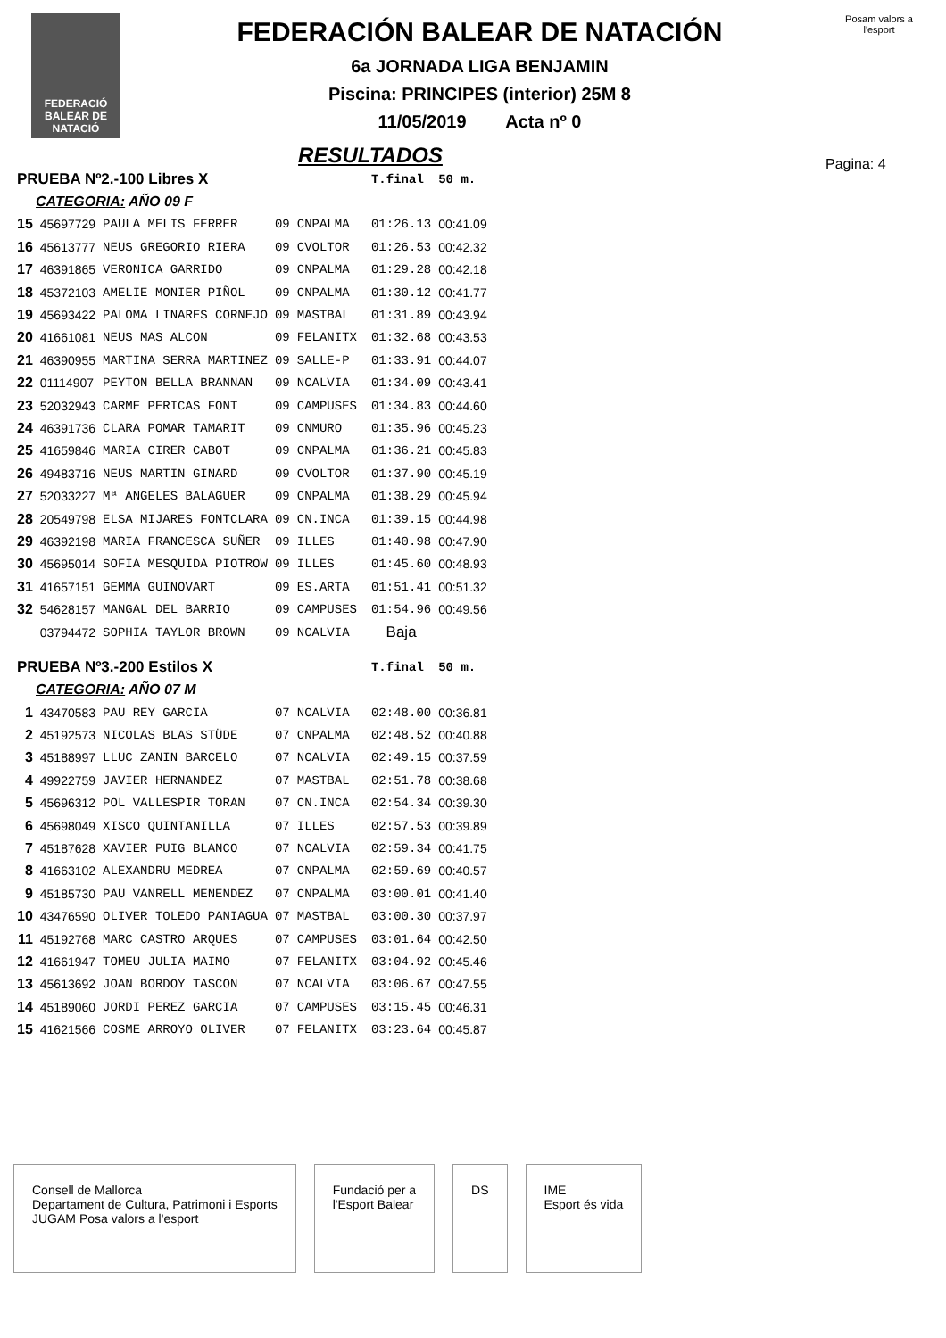FEDERACIÓ BALEAR DE NATACIÓ
FEDERACIÓN BALEAR DE NATACIÓN
6a JORNADA LIGA BENJAMIN
Piscina: PRINCIPES (interior) 25M 8
11/05/2019 Acta nº 0
Posam valors a l'esport
Pagina: 4
RESULTADOS
| PRUEBA Nº2.-100 Libres X | | | | | | T.final | 50 m. |
| CATEGORIA: AÑO 09 F | | | | | | | |
| 15 | 45697729 | PAULA MELIS FERRER | 09 | CNPALMA | | 01:26.13 | 00:41.09 |
| 16 | 45613777 | NEUS GREGORIO RIERA | 09 | CVOLTOR | | 01:26.53 | 00:42.32 |
| 17 | 46391865 | VERONICA GARRIDO | 09 | CNPALMA | | 01:29.28 | 00:42.18 |
| 18 | 45372103 | AMELIE MONIER PIÑOL | 09 | CNPALMA | | 01:30.12 | 00:41.77 |
| 19 | 45693422 | PALOMA LINARES CORNEJO | 09 | MASTBAL | | 01:31.89 | 00:43.94 |
| 20 | 41661081 | NEUS MAS ALCON | 09 | FELANITX | | 01:32.68 | 00:43.53 |
| 21 | 46390955 | MARTINA SERRA MARTINEZ | 09 | SALLE-P | | 01:33.91 | 00:44.07 |
| 22 | 01114907 | PEYTON BELLA BRANNAN | 09 | NCALVIA | | 01:34.09 | 00:43.41 |
| 23 | 52032943 | CARME PERICAS FONT | 09 | CAMPUSES | | 01:34.83 | 00:44.60 |
| 24 | 46391736 | CLARA POMAR TAMARIT | 09 | CNMURO | | 01:35.96 | 00:45.23 |
| 25 | 41659846 | MARIA CIRER CABOT | 09 | CNPALMA | | 01:36.21 | 00:45.83 |
| 26 | 49483716 | NEUS MARTIN GINARD | 09 | CVOLTOR | | 01:37.90 | 00:45.19 |
| 27 | 52033227 | Mª ANGELES BALAGUER | 09 | CNPALMA | | 01:38.29 | 00:45.94 |
| 28 | 20549798 | ELSA MIJARES FONTCLARA | 09 | CN.INCA | | 01:39.15 | 00:44.98 |
| 29 | 46392198 | MARIA FRANCESCA SUÑER | 09 | ILLES | | 01:40.98 | 00:47.90 |
| 30 | 45695014 | SOFIA MESQUIDA PIOTROW | 09 | ILLES | | 01:45.60 | 00:48.93 |
| 31 | 41657151 | GEMMA GUINOVART | 09 | ES.ARTA | | 01:51.41 | 00:51.32 |
| 32 | 54628157 | MANGAL DEL BARRIO | 09 | CAMPUSES | | 01:54.96 | 00:49.56 |
| | 03794472 | SOPHIA TAYLOR BROWN | 09 | NCALVIA | | Baja | |
| PRUEBA Nº3.-200 Estilos X | | | | | | T.final | 50 m. |
| CATEGORIA: AÑO 07 M | | | | | | | |
| 1 | 43470583 | PAU REY GARCIA | 07 | NCALVIA | | 02:48.00 | 00:36.81 |
| 2 | 45192573 | NICOLAS BLAS STÜDE | 07 | CNPALMA | | 02:48.52 | 00:40.88 |
| 3 | 45188997 | LLUC ZANIN BARCELO | 07 | NCALVIA | | 02:49.15 | 00:37.59 |
| 4 | 49922759 | JAVIER HERNANDEZ | 07 | MASTBAL | | 02:51.78 | 00:38.68 |
| 5 | 45696312 | POL VALLESPIR TORAN | 07 | CN.INCA | | 02:54.34 | 00:39.30 |
| 6 | 45698049 | XISCO QUINTANILLA | 07 | ILLES | | 02:57.53 | 00:39.89 |
| 7 | 45187628 | XAVIER PUIG BLANCO | 07 | NCALVIA | | 02:59.34 | 00:41.75 |
| 8 | 41663102 | ALEXANDRU MEDREA | 07 | CNPALMA | | 02:59.69 | 00:40.57 |
| 9 | 45185730 | PAU VANRELL MENENDEZ | 07 | CNPALMA | | 03:00.01 | 00:41.40 |
| 10 | 43476590 | OLIVER TOLEDO PANIAGUA | 07 | MASTBAL | | 03:00.30 | 00:37.97 |
| 11 | 45192768 | MARC CASTRO ARQUES | 07 | CAMPUSES | | 03:01.64 | 00:42.50 |
| 12 | 41661947 | TOMEU JULIA MAIMO | 07 | FELANITX | | 03:04.92 | 00:45.46 |
| 13 | 45613692 | JOAN BORDOY TASCON | 07 | NCALVIA | | 03:06.67 | 00:47.55 |
| 14 | 45189060 | JORDI PEREZ GARCIA | 07 | CAMPUSES | | 03:15.45 | 00:46.31 |
| 15 | 41621566 | COSME ARROYO OLIVER | 07 | FELANITX | | 03:23.64 | 00:45.87 |
Consell de Mallorca
Departament de Cultura, Patrimoni i Esports
JUGAM Posa valors a l'esport
Fundació per a
l'Esport Balear
DS IME
Esport és vida